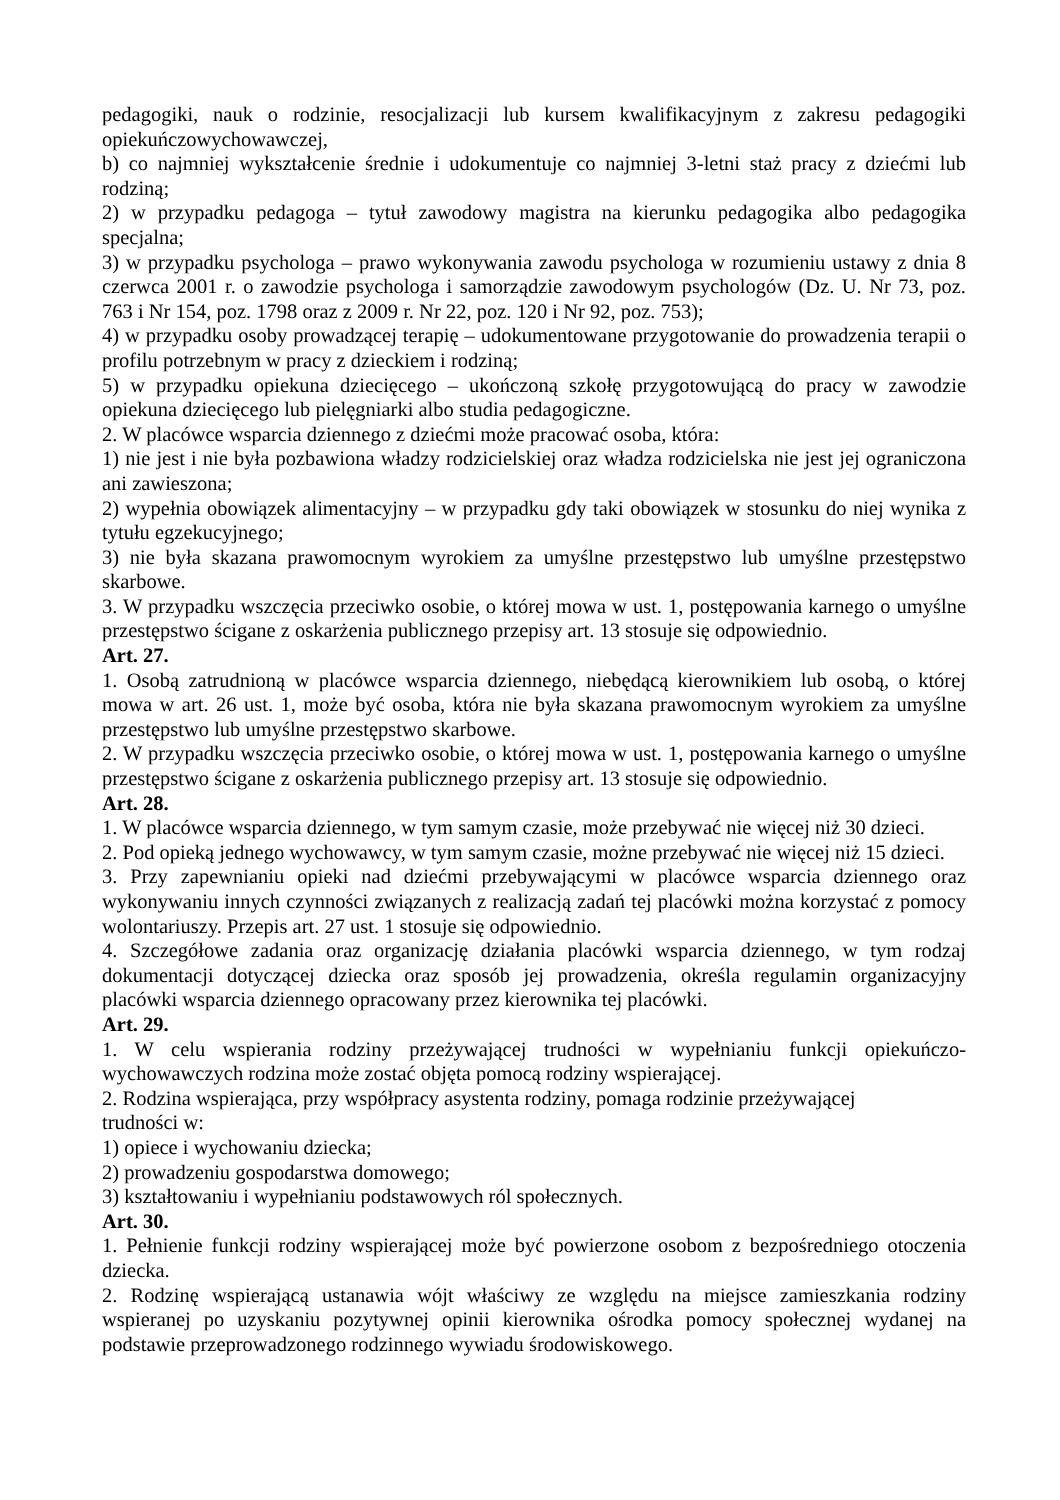pedagogiki, nauk o rodzinie, resocjalizacji lub kursem kwalifikacyjnym z zakresu pedagogiki opiekuńczowychowawczej,
b) co najmniej wykształcenie średnie i udokumentuje co najmniej 3-letni staż pracy z dziećmi lub rodziną;
2) w przypadku pedagoga – tytuł zawodowy magistra na kierunku pedagogika albo pedagogika specjalna;
3) w przypadku psychologa – prawo wykonywania zawodu psychologa w rozumieniu ustawy z dnia 8 czerwca 2001 r. o zawodzie psychologa i samorządzie zawodowym psychologów (Dz. U. Nr 73, poz. 763 i Nr 154, poz. 1798 oraz z 2009 r. Nr 22, poz. 120 i Nr 92, poz. 753);
4) w przypadku osoby prowadzącej terapię – udokumentowane przygotowanie do prowadzenia terapii o profilu potrzebnym w pracy z dzieckiem i rodziną;
5) w przypadku opiekuna dziecięcego – ukończoną szkołę przygotowującą do pracy w zawodzie opiekuna dziecięcego lub pielęgniarki albo studia pedagogiczne.
2. W placówce wsparcia dziennego z dziećmi może pracować osoba, która:
1) nie jest i nie była pozbawiona władzy rodzicielskiej oraz władza rodzicielska nie jest jej ograniczona ani zawieszona;
2) wypełnia obowiązek alimentacyjny – w przypadku gdy taki obowiązek w stosunku do niej wynika z tytułu egzekucyjnego;
3) nie była skazana prawomocnym wyrokiem za umyślne przestępstwo lub umyślne przestępstwo skarbowe.
3. W przypadku wszczęcia przeciwko osobie, o której mowa w ust. 1, postępowania karnego o umyślne przestępstwo ścigane z oskarżenia publicznego przepisy art. 13 stosuje się odpowiednio.
Art. 27.
1. Osobą zatrudnioną w placówce wsparcia dziennego, niebędącą kierownikiem lub osobą, o której mowa w art. 26 ust. 1, może być osoba, która nie była skazana prawomocnym wyrokiem za umyślne przestępstwo lub umyślne przestępstwo skarbowe.
2. W przypadku wszczęcia przeciwko osobie, o której mowa w ust. 1, postępowania karnego o umyślne przestępstwo ścigane z oskarżenia publicznego przepisy art. 13 stosuje się odpowiednio.
Art. 28.
1. W placówce wsparcia dziennego, w tym samym czasie, może przebywać nie więcej niż 30 dzieci.
2. Pod opieką jednego wychowawcy, w tym samym czasie, możne przebywać nie więcej niż 15 dzieci.
3. Przy zapewnianiu opieki nad dziećmi przebywającymi w placówce wsparcia dziennego oraz wykonywaniu innych czynności związanych z realizacją zadań tej placówki można korzystać z pomocy wolontariuszy. Przepis art. 27 ust. 1 stosuje się odpowiednio.
4. Szczegółowe zadania oraz organizację działania placówki wsparcia dziennego, w tym rodzaj dokumentacji dotyczącej dziecka oraz sposób jej prowadzenia, określa regulamin organizacyjny placówki wsparcia dziennego opracowany przez kierownika tej placówki.
Art. 29.
1. W celu wspierania rodziny przeżywającej trudności w wypełnianiu funkcji opiekuńczo-wychowawczych rodzina może zostać objęta pomocą rodziny wspierającej.
2. Rodzina wspierająca, przy współpracy asystenta rodziny, pomaga rodzinie przeżywającej
trudności w:
1) opiece i wychowaniu dziecka;
2) prowadzeniu gospodarstwa domowego;
3) kształtowaniu i wypełnianiu podstawowych ról społecznych.
Art. 30.
1. Pełnienie funkcji rodziny wspierającej może być powierzone osobom z bezpośredniego otoczenia dziecka.
2. Rodzinę wspierającą ustanawia wójt właściwy ze względu na miejsce zamieszkania rodziny wspieranej po uzyskaniu pozytywnej opinii kierownika ośrodka pomocy społecznej wydanej na podstawie przeprowadzonego rodzinnego wywiadu środowiskowego.